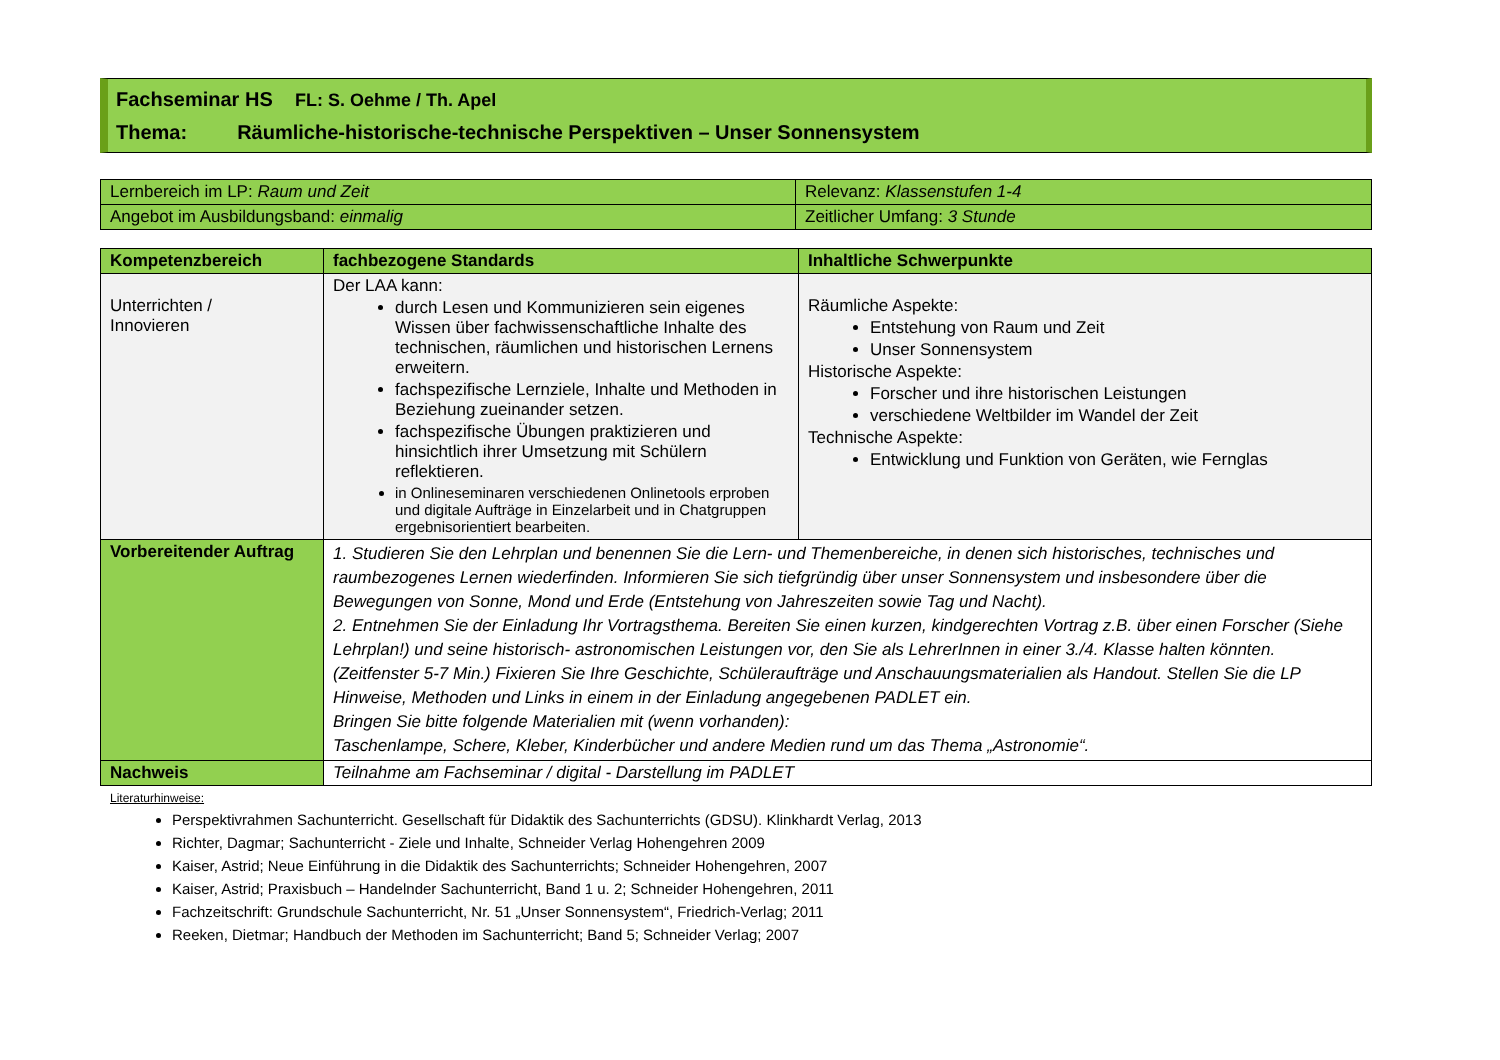Fachseminar HS FL: S. Oehme / Th. Apel
Thema: Räumliche-historische-technische Perspektiven – Unser Sonnensystem
| Lernbereich im LP: Raum und Zeit | Relevanz: Klassenstufen 1-4 |
| Angebot im Ausbildungsband: einmalig | Zeitlicher Umfang: 3 Stunde |
| Kompetenzbereich | fachbezogene Standards | Inhaltliche Schwerpunkte |
| --- | --- | --- |
| Unterrichten / Innovieren | Der LAA kann: durch Lesen und Kommunizieren sein eigenes Wissen über fachwissenschaftliche Inhalte des technischen, räumlichen und historischen Lernens erweitern. fachspezifische Lernziele, Inhalte und Methoden in Beziehung zueinander setzen. fachspezifische Übungen praktizieren und hinsichtlich ihrer Umsetzung mit Schülern reflektieren. in Onlineseminaren verschiedenen Onlinetools erproben und digitale Aufträge in Einzelarbeit und in Chatgruppen ergebnisorientiert bearbeiten. | Räumliche Aspekte: Entstehung von Raum und Zeit Unser Sonnensystem Historische Aspekte: Forscher und ihre historischen Leistungen verschiedene Weltbilder im Wandel der Zeit Technische Aspekte: Entwicklung und Funktion von Geräten, wie Fernglas |
| Vorbereitender Auftrag | 1. Studieren Sie den Lehrplan und benennen Sie die Lern- und Themenbereiche, in denen sich historisches, technisches und raumbezogenes Lernen wiederfinden. Informieren Sie sich tiefgründig über unser Sonnensystem und insbesondere über die Bewegungen von Sonne, Mond und Erde (Entstehung von Jahreszeiten sowie Tag und Nacht). 2. Entnehmen Sie der Einladung Ihr Vortragsthema. Bereiten Sie einen kurzen, kindgerechten Vortrag z.B. über einen Forscher (Siehe Lehrplan!) und seine historisch- astronomischen Leistungen vor, den Sie als LehrerInnen in einer 3./4. Klasse halten könnten. (Zeitfenster 5-7 Min.) Fixieren Sie Ihre Geschichte, Schüleraufträge und Anschauungsmaterialien als Handout. Stellen Sie die LP Hinweise, Methoden und Links in einem in der Einladung angegebenen PADLET ein. Bringen Sie bitte folgende Materialien mit (wenn vorhanden): Taschenlampe, Schere, Kleber, Kinderbücher und andere Medien rund um das Thema „Astronomie“. | |
| Nachweis | Teilnahme am Fachseminar / digital - Darstellung im PADLET | |
Literaturhinweise:
Perspektivrahmen Sachunterricht. Gesellschaft für Didaktik des Sachunterrichts (GDSU). Klinkhardt Verlag, 2013
Richter, Dagmar; Sachunterricht - Ziele und Inhalte, Schneider Verlag Hohengehren 2009
Kaiser, Astrid; Neue Einführung in die Didaktik des Sachunterrichts; Schneider Hohengehren, 2007
Kaiser, Astrid; Praxisbuch – Handelnder Sachunterricht, Band 1 u. 2; Schneider Hohengehren, 2011
Fachzeitschrift: Grundschule Sachunterricht, Nr. 51 „Unser Sonnensystem“, Friedrich-Verlag; 2011
Reeken, Dietmar; Handbuch der Methoden im Sachunterricht; Band 5; Schneider Verlag; 2007